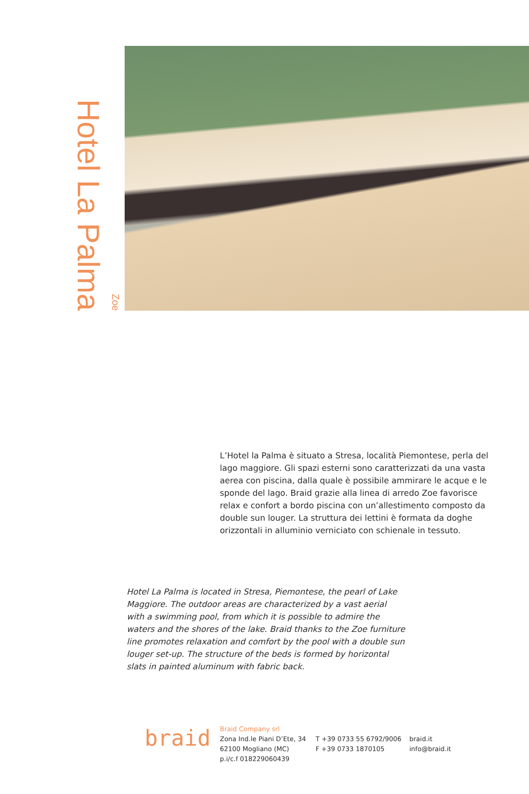Hotel La Palma Zoe
L’Hotel la Palma è situato a Stresa, località Piemontese, perla del lago maggiore. Gli spazi esterni sono caratterizzati da una vasta aerea con piscina, dalla quale è possibile ammirare le acque e le sponde del lago. Braid grazie alla linea di arredo Zoe favorisce relax e confort a bordo piscina con un’allestimento composto da double sun louger. La struttura dei lettini è formata da doghe orizzontali in alluminio verniciato con schienale in tessuto.
Hotel La Palma is located in Stresa, Piemontese, the pearl of Lake Maggiore. The outdoor areas are characterized by a vast aerial with a swimming pool, from which it is possible to admire the waters and the shores of the lake. Braid thanks to the Zoe furniture line promotes relaxation and comfort by the pool with a double sun louger set-up. The structure of the beds is formed by horizontal slats in painted aluminum with fabric back.
braid
Braid Company srl
Zona Ind.le Piani D’Ete, 34
62100 Mogliano (MC)
p.i/c.f 018229060439
T +39 0733 55 6792/9006
F +39 0733 1870105
braid.it
info@braid.it